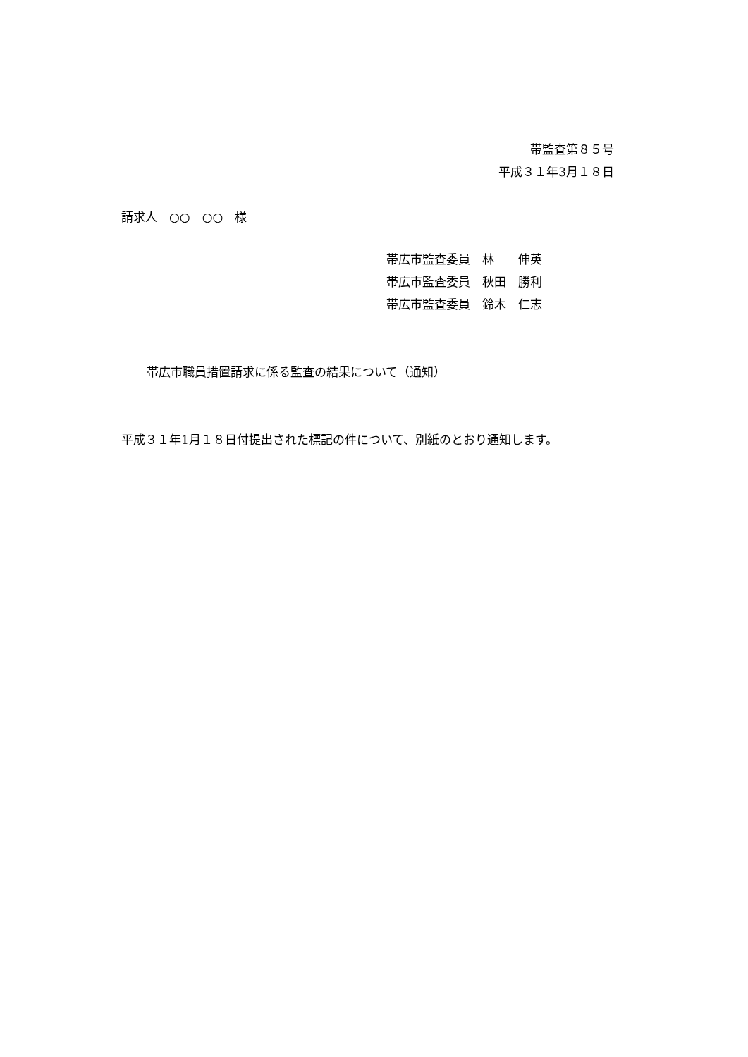帯監査第８５号
平成３１年3月１８日
請求人　○○　○○　様
帯広市監査委員　林　　伸英
帯広市監査委員　秋田　勝利
帯広市監査委員　鈴木　仁志
帯広市職員措置請求に係る監査の結果について（通知）
平成３１年1月１８日付提出された標記の件について、別紙のとおり通知します。